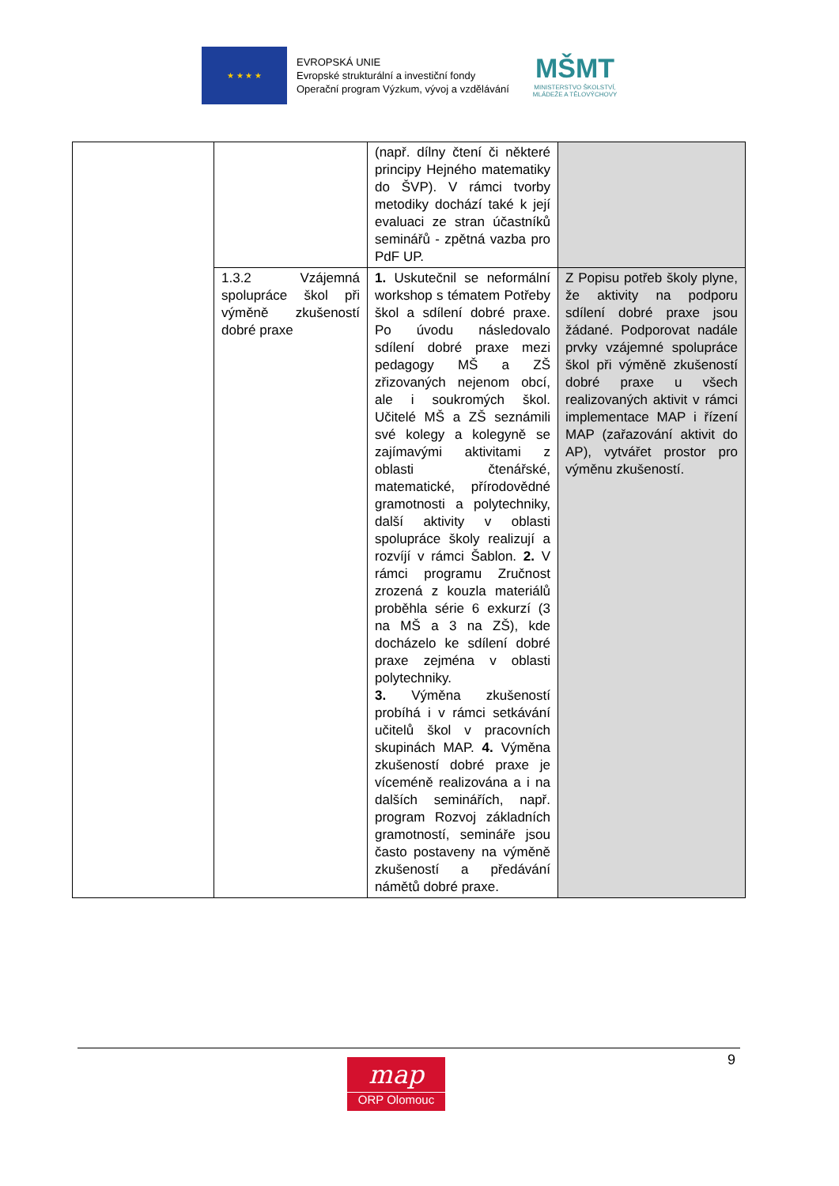★ ★ ★ ★
EVROPSKÁ UNIE
Evropské strukturální a investiční fondy
Operační program Výzkum, vývoj a vzdělávání
MŠMT
MINISTERSTVO ŠKOLSTVÍ,
MLÁDEŽE A TĚLOVÝCHOVY
| | | (např. dílny čtení či některé principy Hejného matematiky do ŠVP). V rámci tvorby metodiky dochází také k její evaluaci ze stran účastníků seminářů - zpětná vazba pro PdF UP. | |
| | 1.3.2 Vzájemná spolupráce škol při výměně zkušeností dobré praxe | 1. Uskutečnil se neformální workshop s tématem Potřeby škol a sdílení dobré praxe. Po úvodu následovalo sdílení dobré praxe mezi pedagogy MŠ a ZŠ zřizovaných nejenom obcí, ale i soukromých škol. Učitelé MŠ a ZŠ seznámili své kolegy a kolegyně se zajímavými aktivitami z oblasti čtenářské, matematické, přírodovědné gramotnosti a polytechniky, další aktivity v oblasti spolupráce školy realizují a rozvíjí v rámci Šablon. 2. V rámci programu Zručnost zrozená z kouzla materiálů proběhla série 6 exkurzí (3 na MŠ a 3 na ZŠ), kde docházelo ke sdílení dobré praxe zejména v oblasti polytechniky. 3. Výměna zkušeností probíhá i v rámci setkávání učitelů škol v pracovních skupinách MAP. 4. Výměna zkušeností dobré praxe je víceméně realizována a i na dalších seminářích, např. program Rozvoj základních gramotností, semináře jsou často postaveny na výměně zkušeností a předávání námětů dobré praxe. | Z Popisu potřeb školy plyne, že aktivity na podporu sdílení dobré praxe jsou žádané. Podporovat nadále prvky vzájemné spolupráce škol při výměně zkušeností dobré praxe u všech realizovaných aktivit v rámci implementace MAP i řízení MAP (zařazování aktivit do AP), vytvářet prostor pro výměnu zkušeností. |
9
map
ORP Olomouc